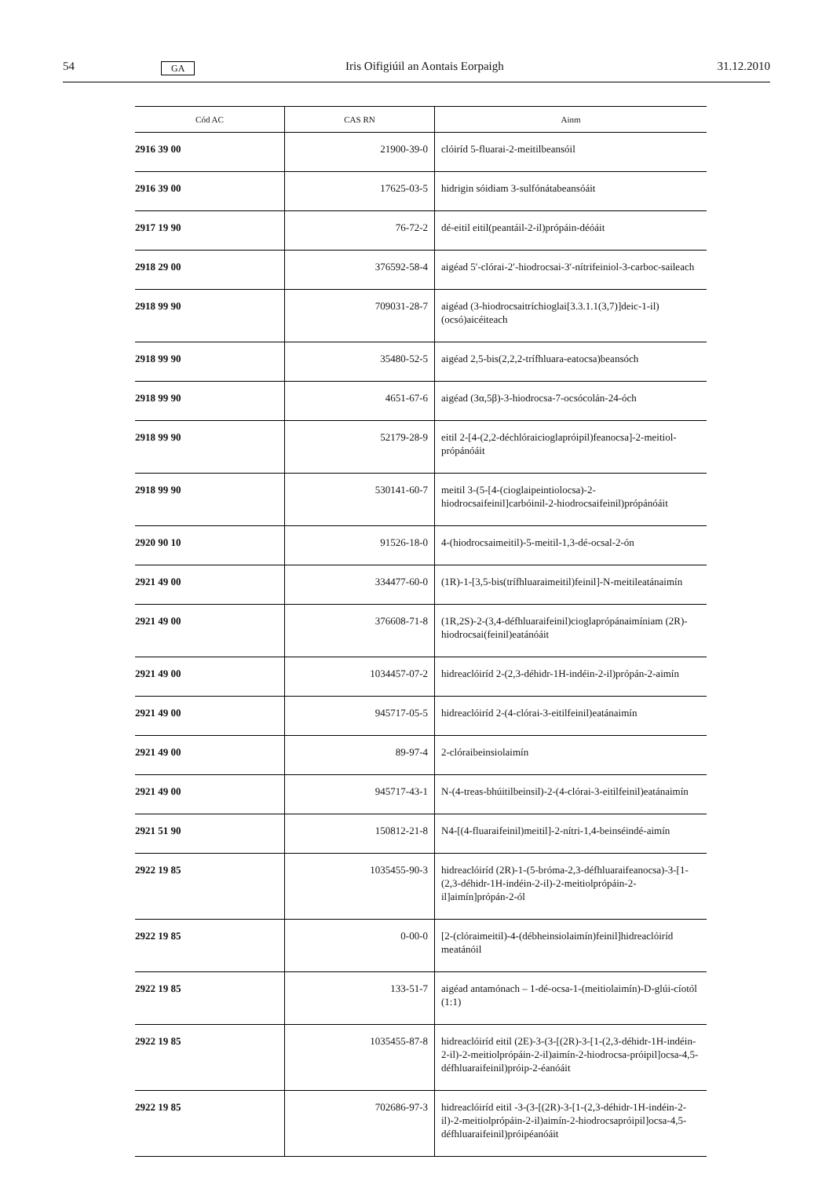54 GA Iris Oifigiúil an Aontais Eorpaigh 31.12.2010
| Cód AC | CAS RN | Ainm |
| --- | --- | --- |
| 2916 39 00 | 21900-39-0 | clóiríd 5-fluarai-2-meitilbeansóil |
| 2916 39 00 | 17625-03-5 | hidrigin sóidiam 3-sulfónátabeansóáit |
| 2917 19 90 | 76-72-2 | dé-eitil eitil(peantáil-2-il)própáin-déóáit |
| 2918 29 00 | 376592-58-4 | aigéad 5′-clórai-2′-hiodrocsai-3′-nítrifeiniol-3-carboc-saileach |
| 2918 99 90 | 709031-28-7 | aigéad (3-hiodrocsaitríchioglai[3.3.1.1(3,7)]deic-1-il)(ocsó)aicéiteach |
| 2918 99 90 | 35480-52-5 | aigéad 2,5-bis(2,2,2-trífhluara-eatocsa)beansóch |
| 2918 99 90 | 4651-67-6 | aigéad (3α,5β)-3-hiodrocsa-7-ocsócolán-24-óch |
| 2918 99 90 | 52179-28-9 | eitil 2-[4-(2,2-déchlóraicioglapróipil)feanocsa]-2-meitiol-própánóáit |
| 2918 99 90 | 530141-60-7 | meitil 3-(5-[4-(cioglaipeintiolocsa)-2-hiodrocsaifeinil]carbóinil-2-hiodrocsaifeinil)própánóáit |
| 2920 90 10 | 91526-18-0 | 4-(hiodrocsaimeitil)-5-meitil-1,3-dé-ocsal-2-ón |
| 2921 49 00 | 334477-60-0 | (1R)-1-[3,5-bis(trífhluaraimeitil)feinil]-N-meitileatánaimín |
| 2921 49 00 | 376608-71-8 | (1R,2S)-2-(3,4-défhluaraifeinil)cioglaprópánaimíniam (2R)-hiodrocsai(feinil)eatánóáit |
| 2921 49 00 | 1034457-07-2 | hidreaclóiríd 2-(2,3-déhidr-1H-indéin-2-il)própán-2-aimín |
| 2921 49 00 | 945717-05-5 | hidreaclóiríd 2-(4-clórai-3-eitilfeinil)eatánaimín |
| 2921 49 00 | 89-97-4 | 2-clóraibeinsiolaimín |
| 2921 49 00 | 945717-43-1 | N-(4-treas-bhúitilbeinsil)-2-(4-clórai-3-eitilfeinil)eatánaimín |
| 2921 51 90 | 150812-21-8 | N4-[(4-fluaraifeinil)meitil]-2-nítri-1,4-beinséindé-aimín |
| 2922 19 85 | 1035455-90-3 | hidreaclóiríd (2R)-1-(5-bróma-2,3-défhluaraifeanocsa)-3-[1-(2,3-déhidr-1H-indéin-2-il)-2-meitiolprópáin-2-il]aimín]própán-2-ól |
| 2922 19 85 | 0-00-0 | [2-(clóraimeitil)-4-(débheinsiolaimín)feinil]hidreaclóiríd meatánóil |
| 2922 19 85 | 133-51-7 | aigéad antamónach – 1-dé-ocsa-1-(meitiolaimín)-D-glúi-cíotól (1:1) |
| 2922 19 85 | 1035455-87-8 | hidreaclóiríd eitil (2E)-3-(3-[(2R)-3-[1-(2,3-déhidr-1H-indéin-2-il)-2-meitiolprópáin-2-il)aimín-2-hiodrocsa-próipil]ocsa-4,5-défhluaraifeinil)próip-2-éanóáit |
| 2922 19 85 | 702686-97-3 | hidreaclóiríd eitil -3-(3-[(2R)-3-[1-(2,3-déhidr-1H-indéin-2-il)-2-meitiolprópáin-2-il)aimín-2-hiodrocsapróipil]ocsa-4,5-défhluaraifeinil)próipéanóáit |